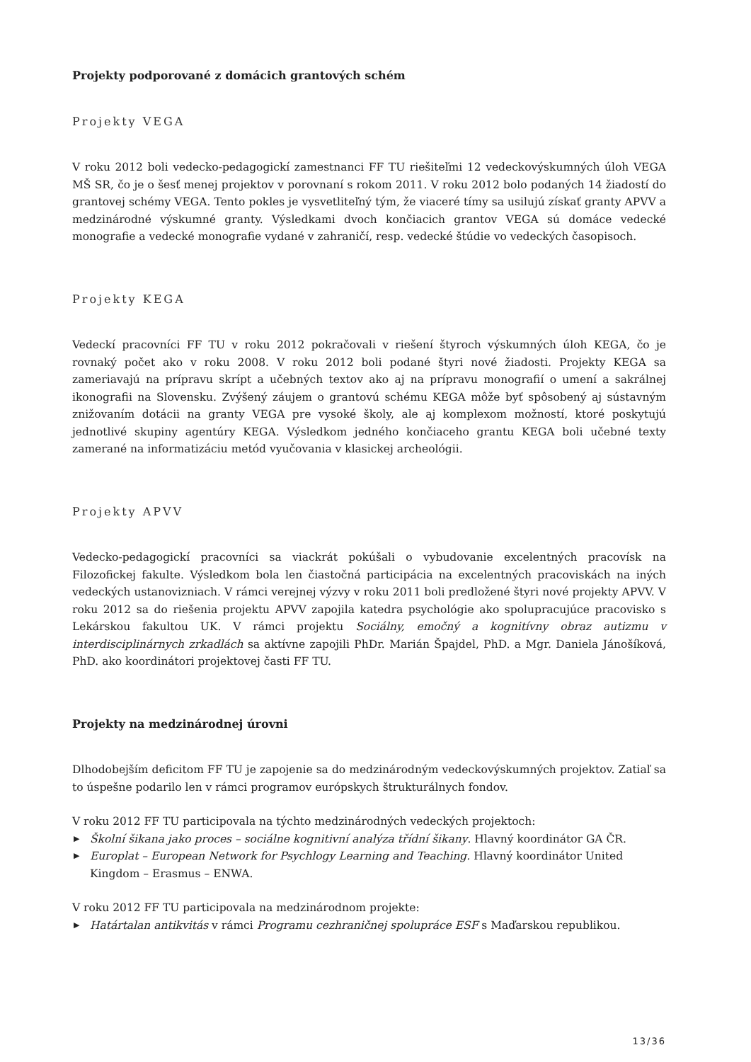Projekty podporované z domácich grantových schém
Projekty VEGA
V roku 2012 boli vedecko-pedagogickí zamestnanci FF TU riešiteľmi 12 vedeckovýskumných úloh VEGA MŠ SR, čo je o šesť menej projektov v porovnaní s rokom 2011. V roku 2012 bolo podaných 14 žiadostí do grantovej schémy VEGA. Tento pokles je vysvetliteľný tým, že viaceré tímy sa usilujú získať granty APVV a medzinárodné výskumné granty. Výsledkami dvoch končiacich grantov VEGA sú domáce vedecké monografie a vedecké monografie vydané v zahraničí, resp. vedecké štúdie vo vedeckých časopisoch.
Projekty KEGA
Vedeckí pracovníci FF TU v roku 2012 pokračovali v riešení štyroch výskumných úloh KEGA, čo je rovnaký počet ako v roku 2008. V roku 2012 boli podané štyri nové žiadosti. Projekty KEGA sa zameriavajú na prípravu skrípt a učebných textov ako aj na prípravu monografií o umení a sakrálnej ikonografii na Slovensku. Zvýšený záujem o grantovú schému KEGA môže byť spôsobený aj sústavným znižovaním dotácii na granty VEGA pre vysoké školy, ale aj komplexom možností, ktoré poskytujú jednotlivé skupiny agentúry KEGA. Výsledkom jedného končiaceho grantu KEGA boli učebné texty zamerané na informatizáciu metód vyučovania v klasickej archeológii.
Projekty APVV
Vedecko-pedagogickí pracovníci sa viackrát pokúšali o vybudovanie excelentných pracovísk na Filozofickej fakulte. Výsledkom bola len čiastočná participácia na excelentných pracoviskách na iných vedeckých ustanovizniach. V rámci verejnej výzvy v roku 2011 boli predložené štyri nové projekty APVV. V roku 2012 sa do riešenia projektu APVV zapojila katedra psychológie ako spolupracujúce pracovisko s Lekárskou fakultou UK. V rámci projektu Sociálny, emočný a kognitívny obraz autizmu v interdisciplinárnych zrkadlách sa aktívne zapojili PhDr. Marián Špajdel, PhD. a Mgr. Daniela Jánošíková, PhD. ako koordinátori projektovej časti FF TU.
Projekty na medzinárodnej úrovni
Dlhodobejším deficitom FF TU je zapojenie sa do medzinárodným vedeckovýskumných projektov. Zatiaľ sa to úspešne podarilo len v rámci programov európskych štrukturálnych fondov.
V roku 2012 FF TU participovala na týchto medzinárodných vedeckých projektoch:
▶ Školní šikana jako proces – sociálne kognitivní analýza třídní šikany. Hlavný koordinátor GA ČR.
▶ Europlat – European Network for Psychlogy Learning and Teaching. Hlavný koordinátor United Kingdom – Erasmus – ENWA.
V roku 2012 FF TU participovala na medzinárodnom projekte:
▶ Határtalan antikvitás v rámci Programu cezhraničnej spolupráce ESF s Maďarskou republikou.
13/36